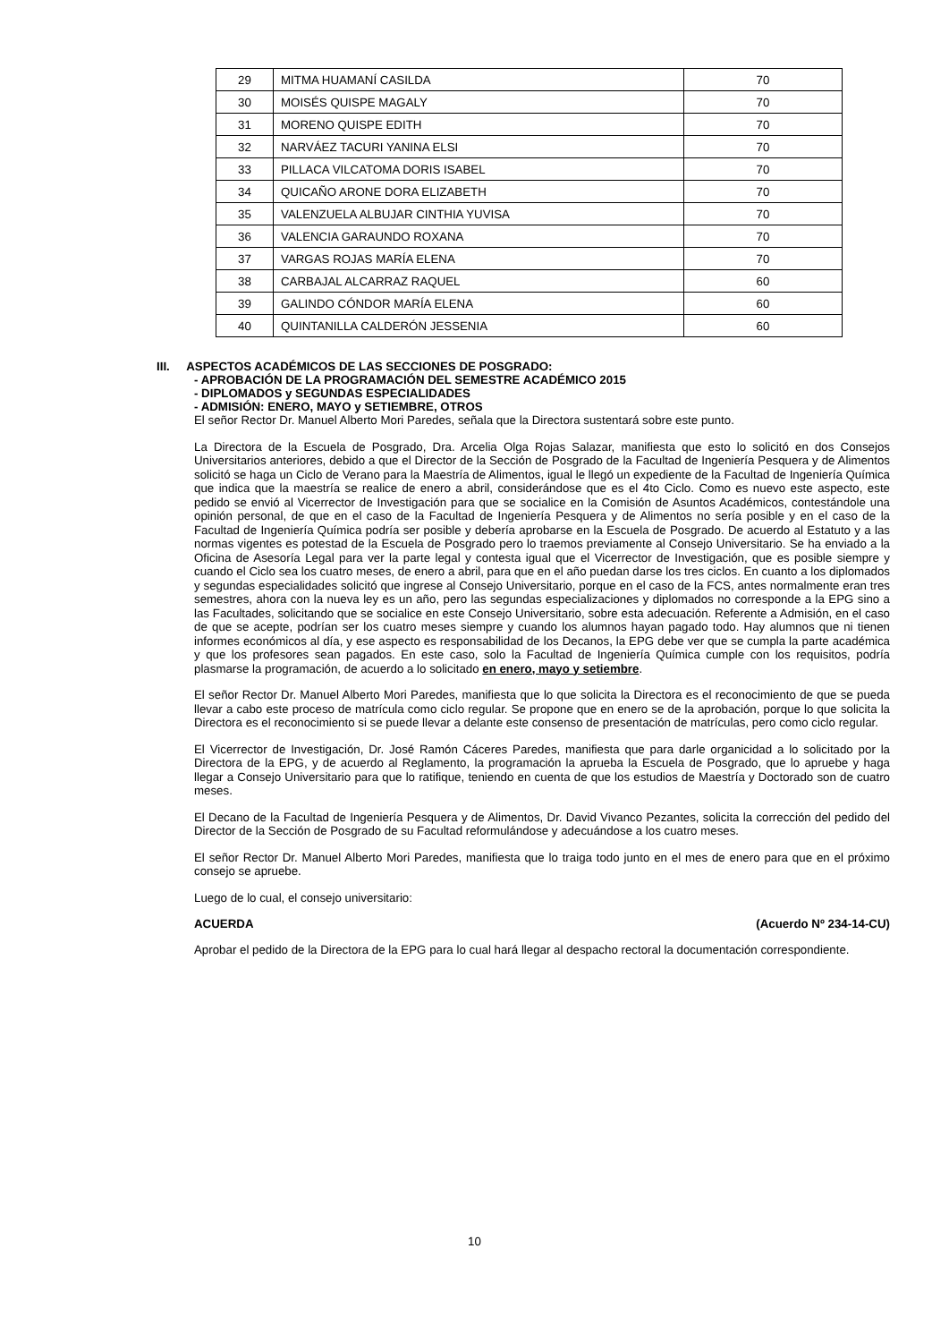| 29 | MITMA HUAMANÍ CASILDA | 70 |
| 30 | MOISÉS QUISPE MAGALY | 70 |
| 31 | MORENO QUISPE EDITH | 70 |
| 32 | NARVÁEZ TACURI YANINA ELSI | 70 |
| 33 | PILLACA VILCATOMA DORIS ISABEL | 70 |
| 34 | QUICAÑO ARONE DORA ELIZABETH | 70 |
| 35 | VALENZUELA ALBUJAR CINTHIA YUVISA | 70 |
| 36 | VALENCIA GARAUNDO ROXANA | 70 |
| 37 | VARGAS ROJAS MARÍA ELENA | 70 |
| 38 | CARBAJAL ALCARRAZ RAQUEL | 60 |
| 39 | GALINDO CÓNDOR MARÍA ELENA | 60 |
| 40 | QUINTANILLA CALDERÓN JESSENIA | 60 |
III. ASPECTOS ACADÉMICOS DE LAS SECCIONES DE POSGRADO:
- APROBACIÓN DE LA PROGRAMACIÓN DEL SEMESTRE ACADÉMICO 2015
- DIPLOMADOS y SEGUNDAS ESPECIALIDADES
- ADMISIÓN: ENERO, MAYO y SETIEMBRE, OTROS
El señor Rector Dr. Manuel Alberto Mori Paredes, señala que la Directora sustentará sobre este punto.
La Directora de la Escuela de Posgrado, Dra. Arcelia Olga Rojas Salazar, manifiesta que esto lo solicitó en dos Consejos Universitarios anteriores, debido a que el Director de la Sección de Posgrado de la Facultad de Ingeniería Pesquera y de Alimentos solicitó se haga un Ciclo de Verano para la Maestría de Alimentos, igual le llegó un expediente de la Facultad de Ingeniería Química que indica que la maestría se realice de enero a abril, considerándose que es el 4to Ciclo. Como es nuevo este aspecto, este pedido se envió al Vicerrector de Investigación para que se socialice en la Comisión de Asuntos Académicos, contestándole una opinión personal, de que en el caso de la Facultad de Ingeniería Pesquera y de Alimentos no sería posible y en el caso de la Facultad de Ingeniería Química podría ser posible y debería aprobarse en la Escuela de Posgrado. De acuerdo al Estatuto y a las normas vigentes es potestad de la Escuela de Posgrado pero lo traemos previamente al Consejo Universitario. Se ha enviado a la Oficina de Asesoría Legal para ver la parte legal y contesta igual que el Vicerrector de Investigación, que es posible siempre y cuando el Ciclo sea los cuatro meses, de enero a abril, para que en el año puedan darse los tres ciclos. En cuanto a los diplomados y segundas especialidades solicitó que ingrese al Consejo Universitario, porque en el caso de la FCS, antes normalmente eran tres semestres, ahora con la nueva ley es un año, pero las segundas especializaciones y diplomados no corresponde a la EPG sino a las Facultades, solicitando que se socialice en este Consejo Universitario, sobre esta adecuación. Referente a Admisión, en el caso de que se acepte, podrían ser los cuatro meses siempre y cuando los alumnos hayan pagado todo. Hay alumnos que ni tienen informes económicos al día, y ese aspecto es responsabilidad de los Decanos, la EPG debe ver que se cumpla la parte académica y que los profesores sean pagados. En este caso, solo la Facultad de Ingeniería Química cumple con los requisitos, podría plasmarse la programación, de acuerdo a lo solicitado en enero, mayo y setiembre.
El señor Rector Dr. Manuel Alberto Mori Paredes, manifiesta que lo que solicita la Directora es el reconocimiento de que se pueda llevar a cabo este proceso de matrícula como ciclo regular. Se propone que en enero se de la aprobación, porque lo que solicita la Directora es el reconocimiento si se puede llevar a delante este consenso de presentación de matrículas, pero como ciclo regular.
El Vicerrector de Investigación, Dr. José Ramón Cáceres Paredes, manifiesta que para darle organicidad a lo solicitado por la Directora de la EPG, y de acuerdo al Reglamento, la programación la aprueba la Escuela de Posgrado, que lo apruebe y haga llegar a Consejo Universitario para que lo ratifique, teniendo en cuenta de que los estudios de Maestría y Doctorado son de cuatro meses.
El Decano de la Facultad de Ingeniería Pesquera y de Alimentos, Dr. David Vivanco Pezantes, solicita la corrección del pedido del Director de la Sección de Posgrado de su Facultad reformulándose y adecuándose a los cuatro meses.
El señor Rector Dr. Manuel Alberto Mori Paredes, manifiesta que lo traiga todo junto en el mes de enero para que en el próximo consejo se apruebe.
Luego de lo cual, el consejo universitario:
ACUERDA (Acuerdo Nº 234-14-CU)
Aprobar el pedido de la Directora de la EPG para lo cual hará llegar al despacho rectoral la documentación correspondiente.
10